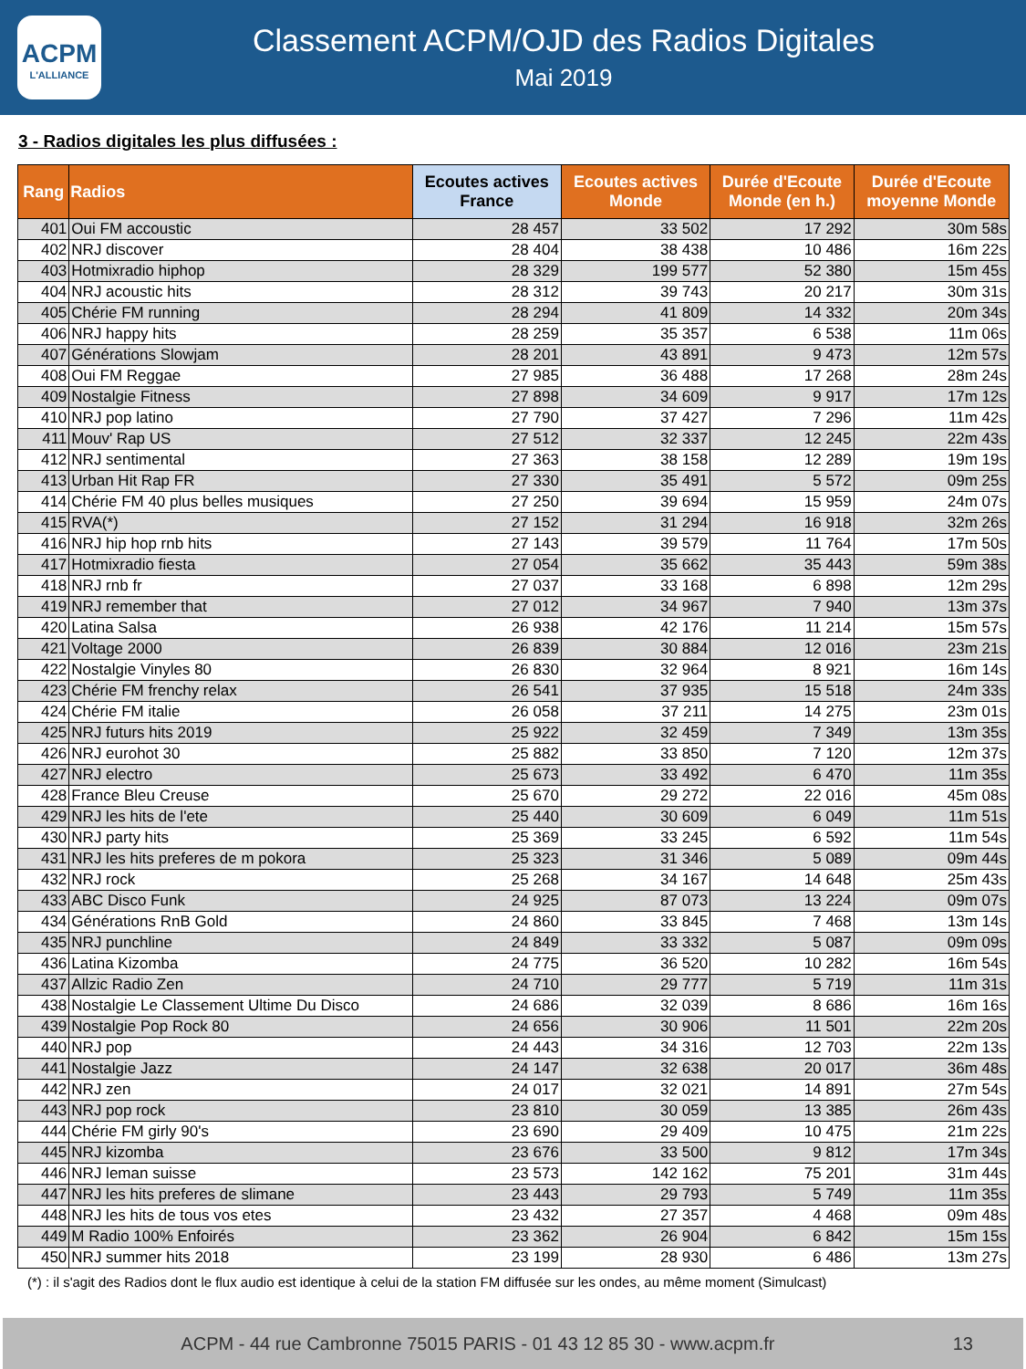ACPM
L'ALLIANCE
Classement ACPM/OJD des Radios Digitales
Mai 2019
3 - Radios digitales les plus diffusées :
| Rang | Radios | Ecoutes actives France | Ecoutes actives Monde | Durée d'Ecoute Monde (en h.) | Durée d'Ecoute moyenne Monde |
| --- | --- | --- | --- | --- | --- |
| 401 | Oui FM accoustic | 28 457 | 33 502 | 17 292 | 30m 58s |
| 402 | NRJ discover | 28 404 | 38 438 | 10 486 | 16m 22s |
| 403 | Hotmixradio hiphop | 28 329 | 199 577 | 52 380 | 15m 45s |
| 404 | NRJ acoustic hits | 28 312 | 39 743 | 20 217 | 30m 31s |
| 405 | Chérie FM running | 28 294 | 41 809 | 14 332 | 20m 34s |
| 406 | NRJ happy hits | 28 259 | 35 357 | 6 538 | 11m 06s |
| 407 | Générations Slowjam | 28 201 | 43 891 | 9 473 | 12m 57s |
| 408 | Oui FM Reggae | 27 985 | 36 488 | 17 268 | 28m 24s |
| 409 | Nostalgie Fitness | 27 898 | 34 609 | 9 917 | 17m 12s |
| 410 | NRJ pop latino | 27 790 | 37 427 | 7 296 | 11m 42s |
| 411 | Mouv' Rap US | 27 512 | 32 337 | 12 245 | 22m 43s |
| 412 | NRJ sentimental | 27 363 | 38 158 | 12 289 | 19m 19s |
| 413 | Urban Hit Rap FR | 27 330 | 35 491 | 5 572 | 09m 25s |
| 414 | Chérie FM 40 plus belles musiques | 27 250 | 39 694 | 15 959 | 24m 07s |
| 415 | RVA(*) | 27 152 | 31 294 | 16 918 | 32m 26s |
| 416 | NRJ hip hop rnb hits | 27 143 | 39 579 | 11 764 | 17m 50s |
| 417 | Hotmixradio fiesta | 27 054 | 35 662 | 35 443 | 59m 38s |
| 418 | NRJ rnb fr | 27 037 | 33 168 | 6 898 | 12m 29s |
| 419 | NRJ remember that | 27 012 | 34 967 | 7 940 | 13m 37s |
| 420 | Latina Salsa | 26 938 | 42 176 | 11 214 | 15m 57s |
| 421 | Voltage 2000 | 26 839 | 30 884 | 12 016 | 23m 21s |
| 422 | Nostalgie Vinyles 80 | 26 830 | 32 964 | 8 921 | 16m 14s |
| 423 | Chérie FM frenchy relax | 26 541 | 37 935 | 15 518 | 24m 33s |
| 424 | Chérie FM italie | 26 058 | 37 211 | 14 275 | 23m 01s |
| 425 | NRJ futurs hits 2019 | 25 922 | 32 459 | 7 349 | 13m 35s |
| 426 | NRJ eurohot 30 | 25 882 | 33 850 | 7 120 | 12m 37s |
| 427 | NRJ electro | 25 673 | 33 492 | 6 470 | 11m 35s |
| 428 | France Bleu Creuse | 25 670 | 29 272 | 22 016 | 45m 08s |
| 429 | NRJ les hits de l'ete | 25 440 | 30 609 | 6 049 | 11m 51s |
| 430 | NRJ party hits | 25 369 | 33 245 | 6 592 | 11m 54s |
| 431 | NRJ les hits preferes de m pokora | 25 323 | 31 346 | 5 089 | 09m 44s |
| 432 | NRJ rock | 25 268 | 34 167 | 14 648 | 25m 43s |
| 433 | ABC Disco Funk | 24 925 | 87 073 | 13 224 | 09m 07s |
| 434 | Générations RnB Gold | 24 860 | 33 845 | 7 468 | 13m 14s |
| 435 | NRJ punchline | 24 849 | 33 332 | 5 087 | 09m 09s |
| 436 | Latina Kizomba | 24 775 | 36 520 | 10 282 | 16m 54s |
| 437 | Allzic Radio Zen | 24 710 | 29 777 | 5 719 | 11m 31s |
| 438 | Nostalgie Le Classement Ultime Du Disco | 24 686 | 32 039 | 8 686 | 16m 16s |
| 439 | Nostalgie Pop Rock 80 | 24 656 | 30 906 | 11 501 | 22m 20s |
| 440 | NRJ pop | 24 443 | 34 316 | 12 703 | 22m 13s |
| 441 | Nostalgie Jazz | 24 147 | 32 638 | 20 017 | 36m 48s |
| 442 | NRJ zen | 24 017 | 32 021 | 14 891 | 27m 54s |
| 443 | NRJ pop rock | 23 810 | 30 059 | 13 385 | 26m 43s |
| 444 | Chérie FM girly 90's | 23 690 | 29 409 | 10 475 | 21m 22s |
| 445 | NRJ kizomba | 23 676 | 33 500 | 9 812 | 17m 34s |
| 446 | NRJ leman suisse | 23 573 | 142 162 | 75 201 | 31m 44s |
| 447 | NRJ les hits preferes de slimane | 23 443 | 29 793 | 5 749 | 11m 35s |
| 448 | NRJ les hits de tous vos etes | 23 432 | 27 357 | 4 468 | 09m 48s |
| 449 | M Radio 100% Enfoirés | 23 362 | 26 904 | 6 842 | 15m 15s |
| 450 | NRJ summer hits 2018 | 23 199 | 28 930 | 6 486 | 13m 27s |
(*) : il s'agit des Radios dont le flux audio est identique à celui de la station FM diffusée sur les ondes, au même moment (Simulcast)
ACPM - 44 rue Cambronne 75015 PARIS - 01 43 12 85 30 - www.acpm.fr 13